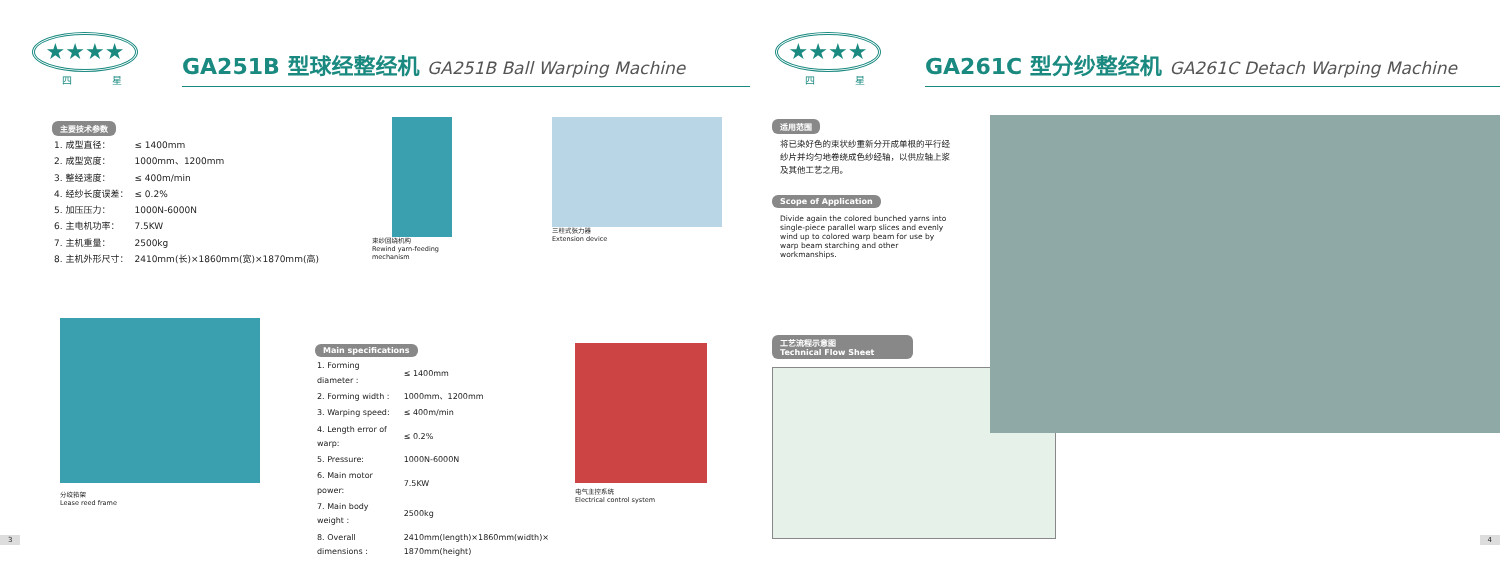★★★★
四星
GA251B 型球经整经机 GA251B Ball Warping Machine
主要技术参数
| 1. 成型直径： | ≤ 1400mm |
| 2. 成型宽度： | 1000mm、1200mm |
| 3. 整经速度： | ≤ 400m/min |
| 4. 经纱长度误差： | ≤ 0.2% |
| 5. 加压压力： | 1000N-6000N |
| 6. 主电机功率： | 7.5KW |
| 7. 主机重量： | 2500kg |
| 8. 主机外形尺寸： | 2410mm(长)×1860mm(宽)×1870mm(高) |
束纱回绕机构
Rewind yarn-feeding
mechanism
三柱式张力器
Extension device
分绞筘架
Lease reed frame
Main specifications
| 1. Forming diameter : | ≤ 1400mm |
| 2. Forming width : | 1000mm、1200mm |
| 3. Warping speed: | ≤ 400m/min |
| 4. Length error of warp: | ≤ 0.2% |
| 5. Pressure: | 1000N-6000N |
| 6. Main motor power: | 7.5KW |
| 7. Main body weight : | 2500kg |
| 8. Overall dimensions : | 2410mm(length)×1860mm(width)× 1870mm(height) |
电气主控系统
Electrical control system
3
★★★★
四星
GA261C 型分纱整经机 GA261C Detach Warping Machine
适用范围
将已染好色的束状纱重新分开成单根的平行经纱片并均匀地卷绕成色纱经轴，以供应轴上浆及其他工艺之用。
Scope of Application
Divide again the colored bunched yarns into single-piece parallel warp slices and evenly wind up to colored warp beam for use by warp beam starching and other workmanships.
工艺流程示意图
Technical Flow Sheet
4